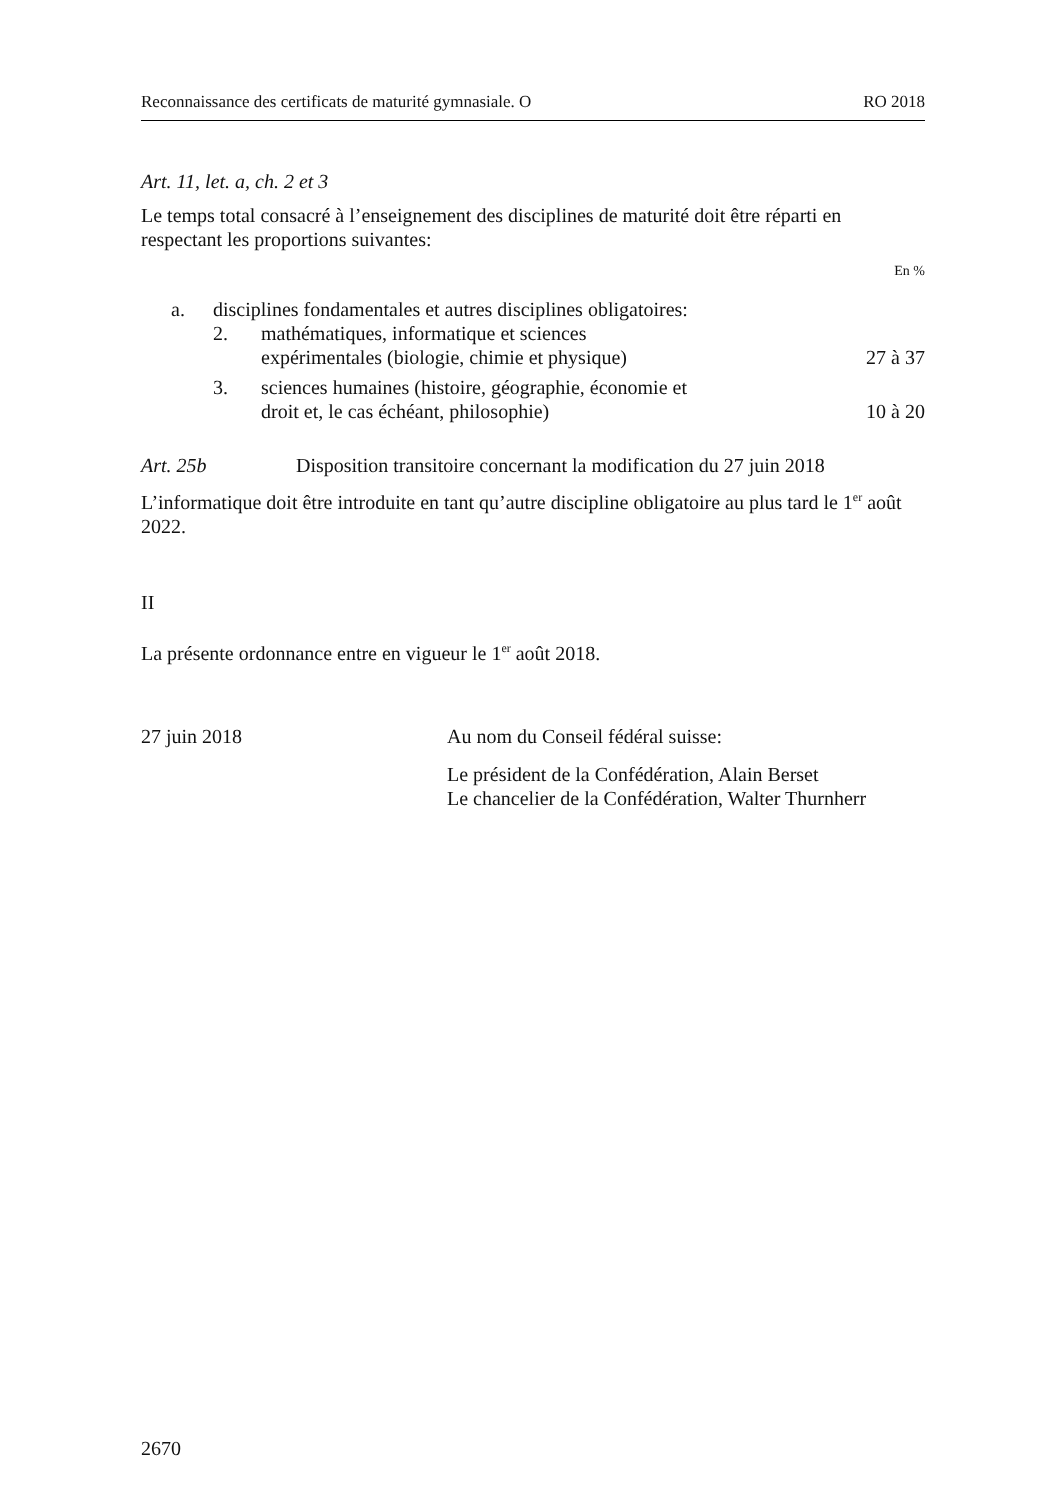Reconnaissance des certificats de maturité gymnasiale. O RO 2018
Art. 11, let. a, ch. 2 et 3
Le temps total consacré à l’enseignement des disciplines de maturité doit être réparti en respectant les proportions suivantes:
En %
a. disciplines fondamentales et autres disciplines obligatoires:
2. mathématiques, informatique et sciences
expérimentales (biologie, chimie et physique) 27 à 37
3. sciences humaines (histoire, géographie, économie et
droit et, le cas échéant, philosophie) 10 à 20
Art. 25b Disposition transitoire concernant la modification du 27 juin 2018
L’informatique doit être introduite en tant qu’autre discipline obligatoire au plus tard le 1<sup>er</sup> août 2022.
II
La présente ordonnance entre en vigueur le 1<sup>er</sup> août 2018.
27 juin 2018 Au nom du Conseil fédéral suisse:
Le président de la Confédération, Alain Berset
Le chancelier de la Confédération, Walter Thurnherr
2670